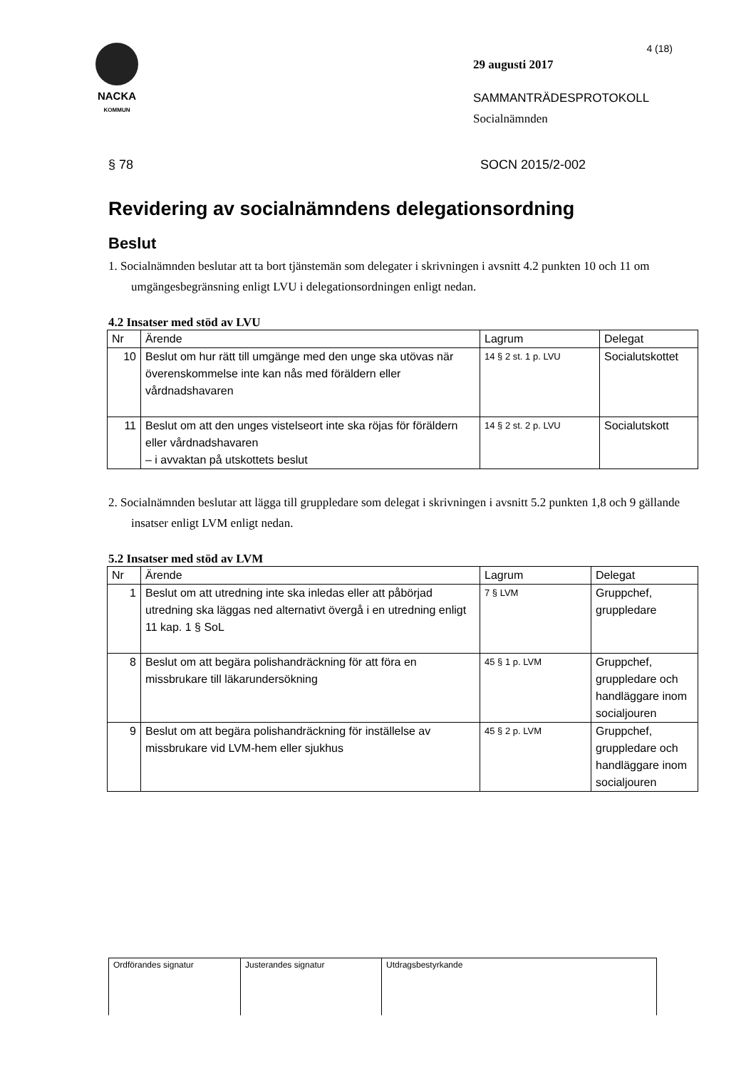NACKA
KOMMUN
4 (18)
29 augusti 2017
SAMMANTRÄDESPROTOKOLL
Socialnämnden
§ 78 SOCN 2015/2-002
Revidering av socialnämndens delegationsordning
Beslut
1. Socialnämnden beslutar att ta bort tjänstemän som delegater i skrivningen i avsnitt 4.2 punkten 10 och 11 om umgängesbegränsning enligt LVU i delegationsordningen enligt nedan.
4.2 Insatser med stöd av LVU
| Nr | Ärende | Lagrum | Delegat |
| --- | --- | --- | --- |
| 10 | Beslut om hur rätt till umgänge med den unge ska utövas när överenskommelse inte kan nås med föräldern eller vårdnadshavaren | 14 § 2 st. 1 p. LVU | Socialutskottet |
| 11 | Beslut om att den unges vistelseort inte ska röjas för föräldern eller vårdnadshavaren – i avvaktan på utskottets beslut | 14 § 2 st. 2 p. LVU | Socialutskott |
2. Socialnämnden beslutar att lägga till gruppledare som delegat i skrivningen i avsnitt 5.2 punkten 1,8 och 9 gällande insatser enligt LVM enligt nedan.
5.2 Insatser med stöd av LVM
| Nr | Ärende | Lagrum | Delegat |
| --- | --- | --- | --- |
| 1 | Beslut om att utredning inte ska inledas eller att påbörjad utredning ska läggas ned alternativt övergå i en utredning enligt 11 kap. 1 § SoL | 7 § LVM | Gruppchef, gruppledare |
| 8 | Beslut om att begära polishandräckning för att föra en missbrukare till läkarundersökning | 45 § 1 p. LVM | Gruppchef, gruppledare och handläggare inom socialjouren |
| 9 | Beslut om att begära polishandräckning för inställelse av missbrukare vid LVM-hem eller sjukhus | 45 § 2 p. LVM | Gruppchef, gruppledare och handläggare inom socialjouren |
Ordförandes signatur Justerandes signatur Utdragsbestyrkande